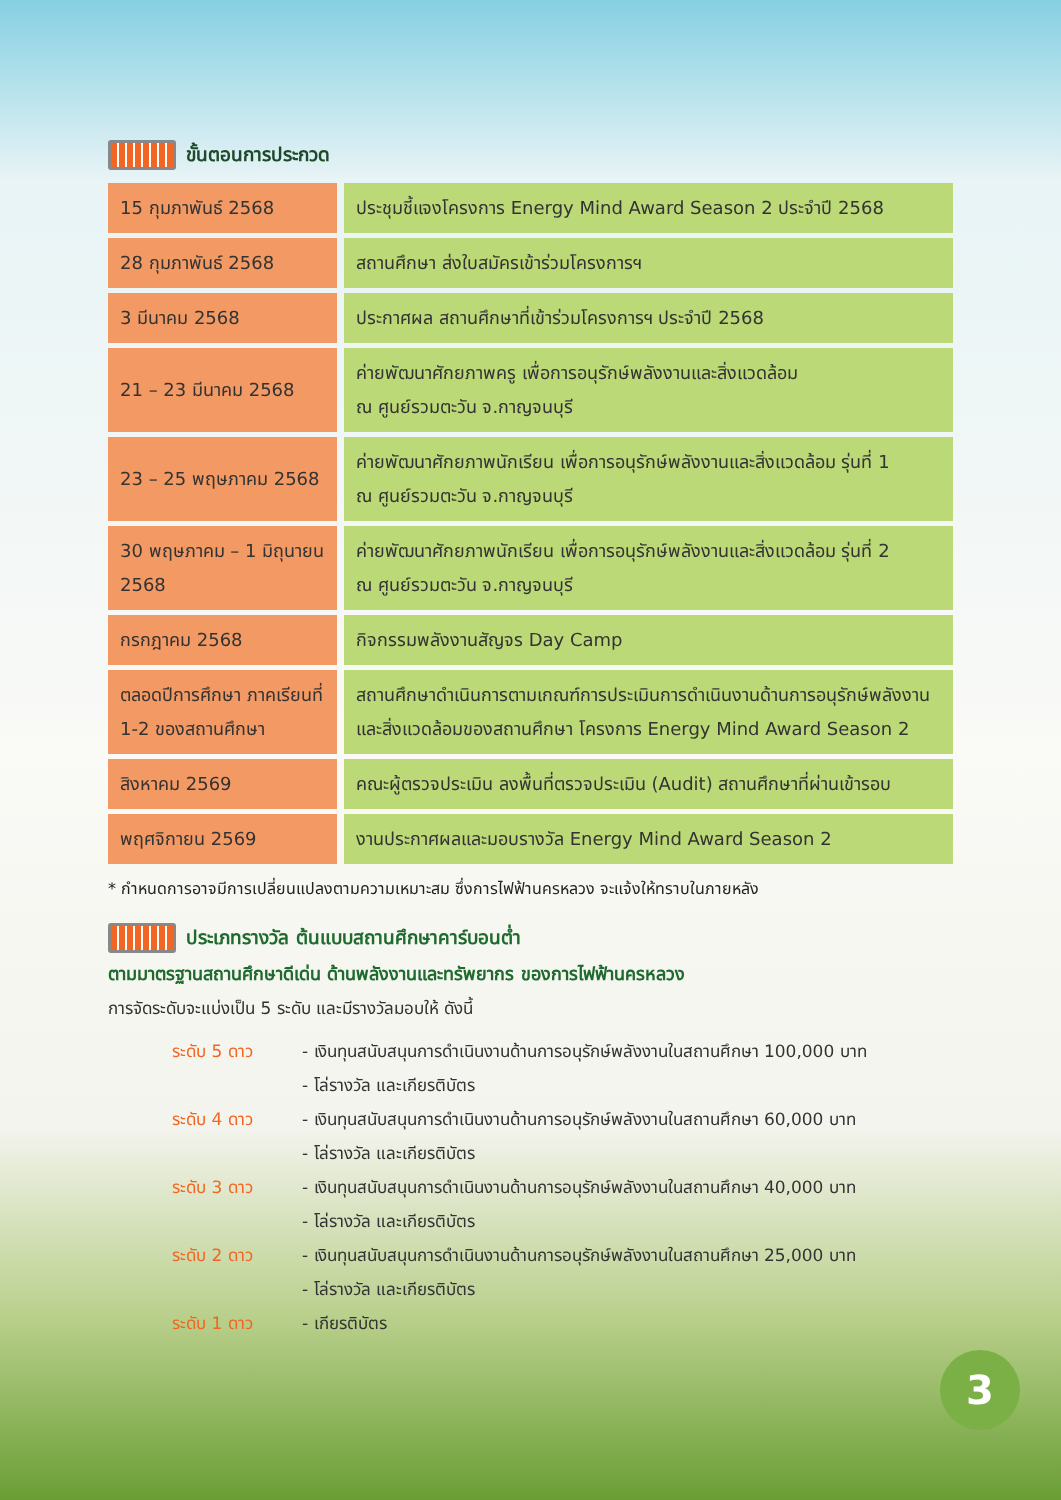ขั้นตอนการประกวด
| 15 กุมภาพันธ์ 2568 | ประชุมชี้แจงโครงการ Energy Mind Award Season 2 ประจำปี 2568 |
| 28 กุมภาพันธ์ 2568 | สถานศึกษา ส่งใบสมัครเข้าร่วมโครงการฯ |
| 3 มีนาคม 2568 | ประกาศผล สถานศึกษาที่เข้าร่วมโครงการฯ ประจำปี 2568 |
| 21 – 23 มีนาคม 2568 | ค่ายพัฒนาศักยภาพครู เพื่อการอนุรักษ์พลังงานและสิ่งแวดล้อม ณ ศูนย์รวมตะวัน จ.กาญจนบุรี |
| 23 – 25 พฤษภาคม 2568 | ค่ายพัฒนาศักยภาพนักเรียน เพื่อการอนุรักษ์พลังงานและสิ่งแวดล้อม รุ่นที่ 1 ณ ศูนย์รวมตะวัน จ.กาญจนบุรี |
| 30 พฤษภาคม – 1 มิถุนายน 2568 | ค่ายพัฒนาศักยภาพนักเรียน เพื่อการอนุรักษ์พลังงานและสิ่งแวดล้อม รุ่นที่ 2 ณ ศูนย์รวมตะวัน จ.กาญจนบุรี |
| กรกฎาคม 2568 | กิจกรรมพลังงานสัญจร Day Camp |
| ตลอดปีการศึกษา ภาคเรียนที่ 1-2 ของสถานศึกษา | สถานศึกษาดำเนินการตามเกณฑ์การประเมินการดำเนินงานด้านการอนุรักษ์พลังงานและสิ่งแวดล้อมของสถานศึกษา โครงการ Energy Mind Award Season 2 |
| สิงหาคม 2569 | คณะผู้ตรวจประเมิน ลงพื้นที่ตรวจประเมิน (Audit) สถานศึกษาที่ผ่านเข้ารอบ |
| พฤศจิกายน 2569 | งานประกาศผลและมอบรางวัล Energy Mind Award Season 2 |
* กำหนดการอาจมีการเปลี่ยนแปลงตามความเหมาะสม ซึ่งการไฟฟ้านครหลวง จะแจ้งให้ทราบในภายหลัง
ประเภทรางวัล ต้นแบบสถานศึกษาคาร์บอนต่ำ
ตามมาตรฐานสถานศึกษาดีเด่น ด้านพลังงานและทรัพยากร ของการไฟฟ้านครหลวง
การจัดระดับจะแบ่งเป็น 5 ระดับ และมีรางวัลมอบให้ ดังนี้
ระดับ 5 ดาว
- เงินทุนสนับสนุนการดำเนินงานด้านการอนุรักษ์พลังงานในสถานศึกษา 100,000 บาท
- โล่รางวัล และเกียรติบัตร
ระดับ 4 ดาว
- เงินทุนสนับสนุนการดำเนินงานด้านการอนุรักษ์พลังงานในสถานศึกษา 60,000 บาท
- โล่รางวัล และเกียรติบัตร
ระดับ 3 ดาว
- เงินทุนสนับสนุนการดำเนินงานด้านการอนุรักษ์พลังงานในสถานศึกษา 40,000 บาท
- โล่รางวัล และเกียรติบัตร
ระดับ 2 ดาว
- เงินทุนสนับสนุนการดำเนินงานด้านการอนุรักษ์พลังงานในสถานศึกษา 25,000 บาท
- โล่รางวัล และเกียรติบัตร
ระดับ 1 ดาว
- เกียรติบัตร
3